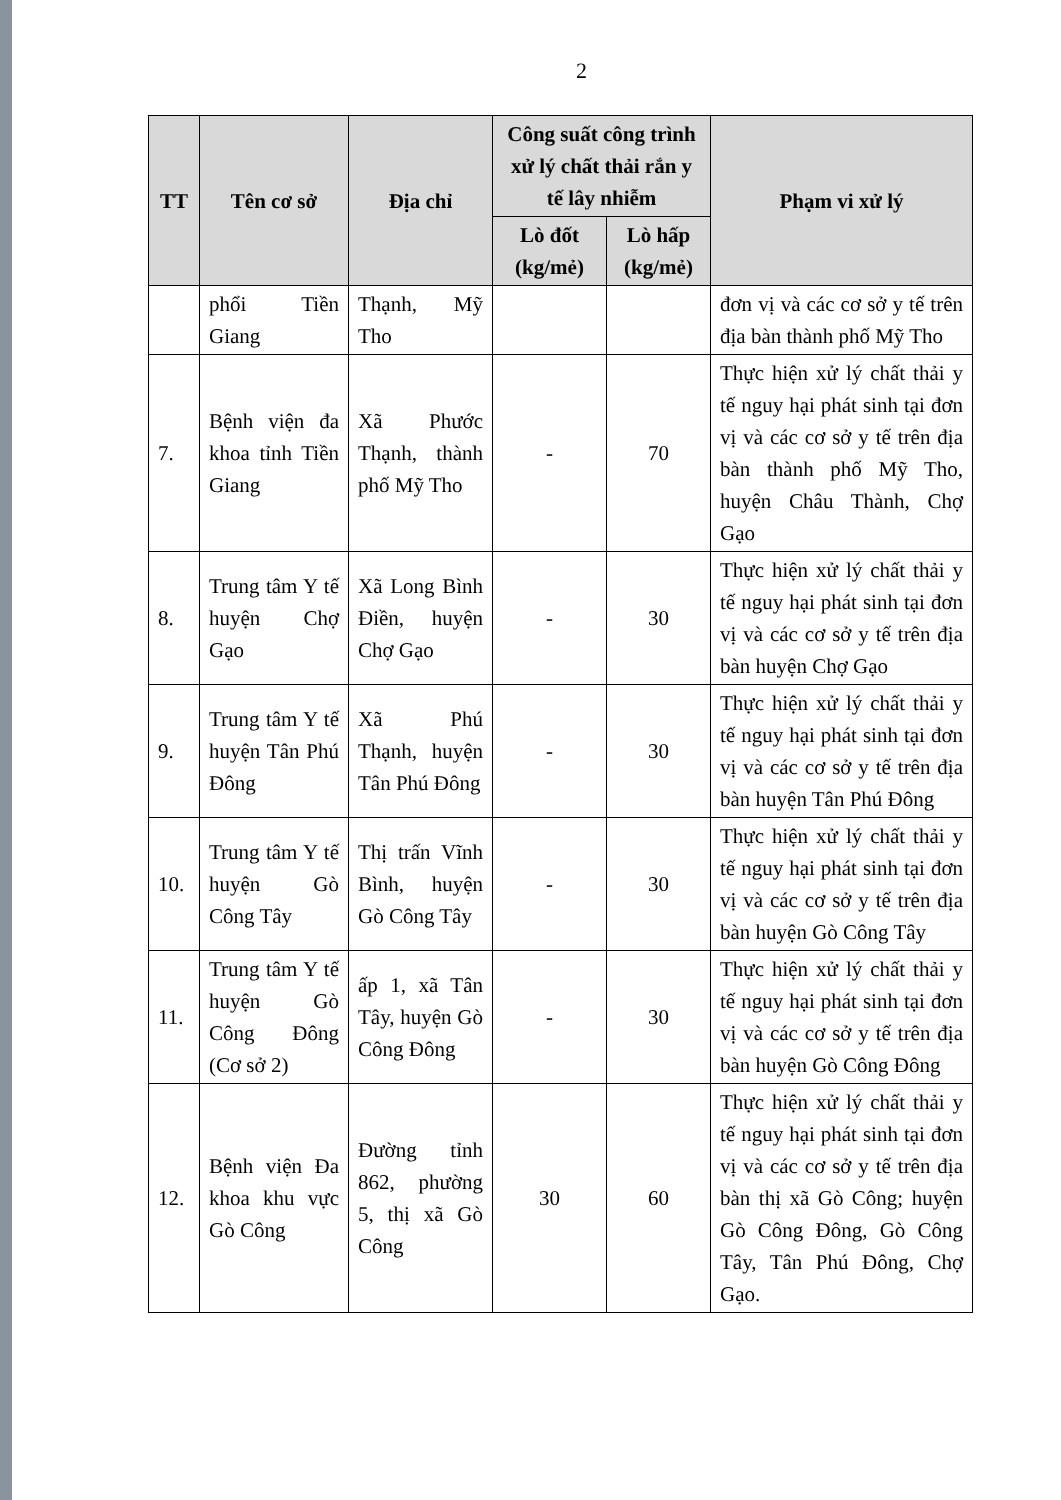2
| TT | Tên cơ sở | Địa chỉ | Công suất công trình xử lý chất thải rắn y tế lây nhiễm | | Phạm vi xử lý |
| --- | --- | --- | --- | --- | --- |
| | | | Lò đốt (kg/mẻ) | Lò hấp (kg/mẻ) | |
| | phổi Tiền Giang | Thạnh, Mỹ Tho | | | đơn vị và các cơ sở y tế trên địa bàn thành phố Mỹ Tho |
| 7. | Bệnh viện đa khoa tỉnh Tiền Giang | Xã Phước Thạnh, thành phố Mỹ Tho | - | 70 | Thực hiện xử lý chất thải y tế nguy hại phát sinh tại đơn vị và các cơ sở y tế trên địa bàn thành phố Mỹ Tho, huyện Châu Thành, Chợ Gạo |
| 8. | Trung tâm Y tế huyện Chợ Gạo | Xã Long Bình Điền, huyện Chợ Gạo | - | 30 | Thực hiện xử lý chất thải y tế nguy hại phát sinh tại đơn vị và các cơ sở y tế trên địa bàn huyện Chợ Gạo |
| 9. | Trung tâm Y tế huyện Tân Phú Đông | Xã Phú Thạnh, huyện Tân Phú Đông | - | 30 | Thực hiện xử lý chất thải y tế nguy hại phát sinh tại đơn vị và các cơ sở y tế trên địa bàn huyện Tân Phú Đông |
| 10. | Trung tâm Y tế huyện Gò Công Tây | Thị trấn Vĩnh Bình, huyện Gò Công Tây | - | 30 | Thực hiện xử lý chất thải y tế nguy hại phát sinh tại đơn vị và các cơ sở y tế trên địa bàn huyện Gò Công Tây |
| 11. | Trung tâm Y tế huyện Gò Công Đông (Cơ sở 2) | ấp 1, xã Tân Tây, huyện Gò Công Đông | - | 30 | Thực hiện xử lý chất thải y tế nguy hại phát sinh tại đơn vị và các cơ sở y tế trên địa bàn huyện Gò Công Đông |
| 12. | Bệnh viện Đa khoa khu vực Gò Công | Đường tỉnh 862, phường 5, thị xã Gò Công | 30 | 60 | Thực hiện xử lý chất thải y tế nguy hại phát sinh tại đơn vị và các cơ sở y tế trên địa bàn thị xã Gò Công; huyện Gò Công Đông, Gò Công Tây, Tân Phú Đông, Chợ Gạo. |